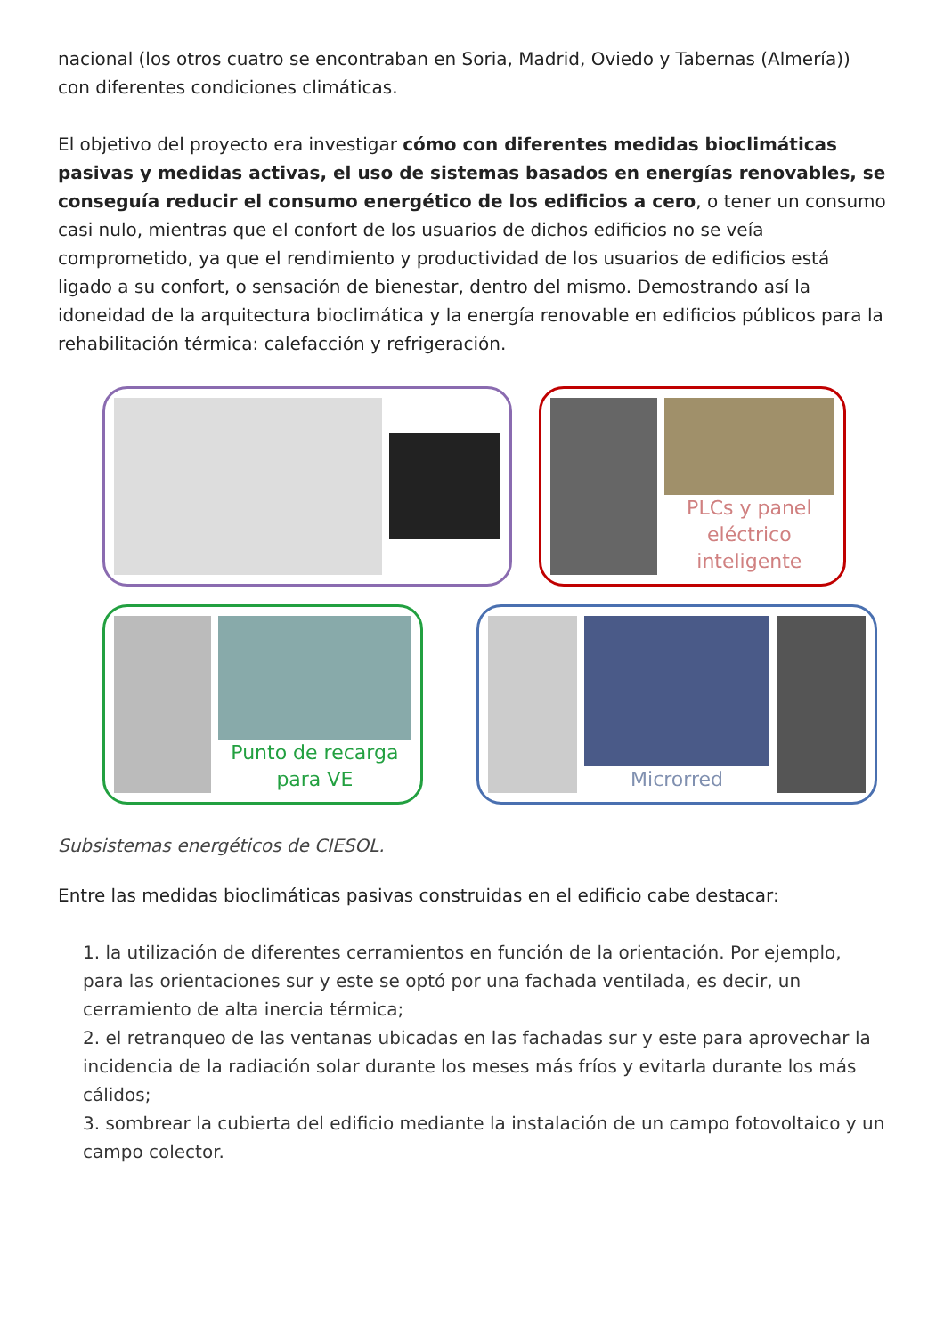nacional (los otros cuatro se encontraban en Soria, Madrid, Oviedo y Tabernas (Almería)) con diferentes condiciones climáticas.
El objetivo del proyecto era investigar cómo con diferentes medidas bioclimáticas pasivas y medidas activas, el uso de sistemas basados en energías renovables, se conseguía reducir el consumo energético de los edificios a cero, o tener un consumo casi nulo, mientras que el confort de los usuarios de dichos edificios no se veía comprometido, ya que el rendimiento y productividad de los usuarios de edificios está ligado a su confort, o sensación de bienestar, dentro del mismo. Demostrando así la idoneidad de la arquitectura bioclimática y la energía renovable en edificios públicos para la rehabilitación térmica: calefacción y refrigeración.
PLCs y panel eléctrico inteligente
Punto de recarga para VE
Microrred
Subsistemas energéticos de CIESOL.
Entre las medidas bioclimáticas pasivas construidas en el edificio cabe destacar:
1. la utilización de diferentes cerramientos en función de la orientación. Por ejemplo, para las orientaciones sur y este se optó por una fachada ventilada, es decir, un cerramiento de alta inercia térmica;
2. el retranqueo de las ventanas ubicadas en las fachadas sur y este para aprovechar la incidencia de la radiación solar durante los meses más fríos y evitarla durante los más cálidos;
3. sombrear la cubierta del edificio mediante la instalación de un campo fotovoltaico y un campo colector.